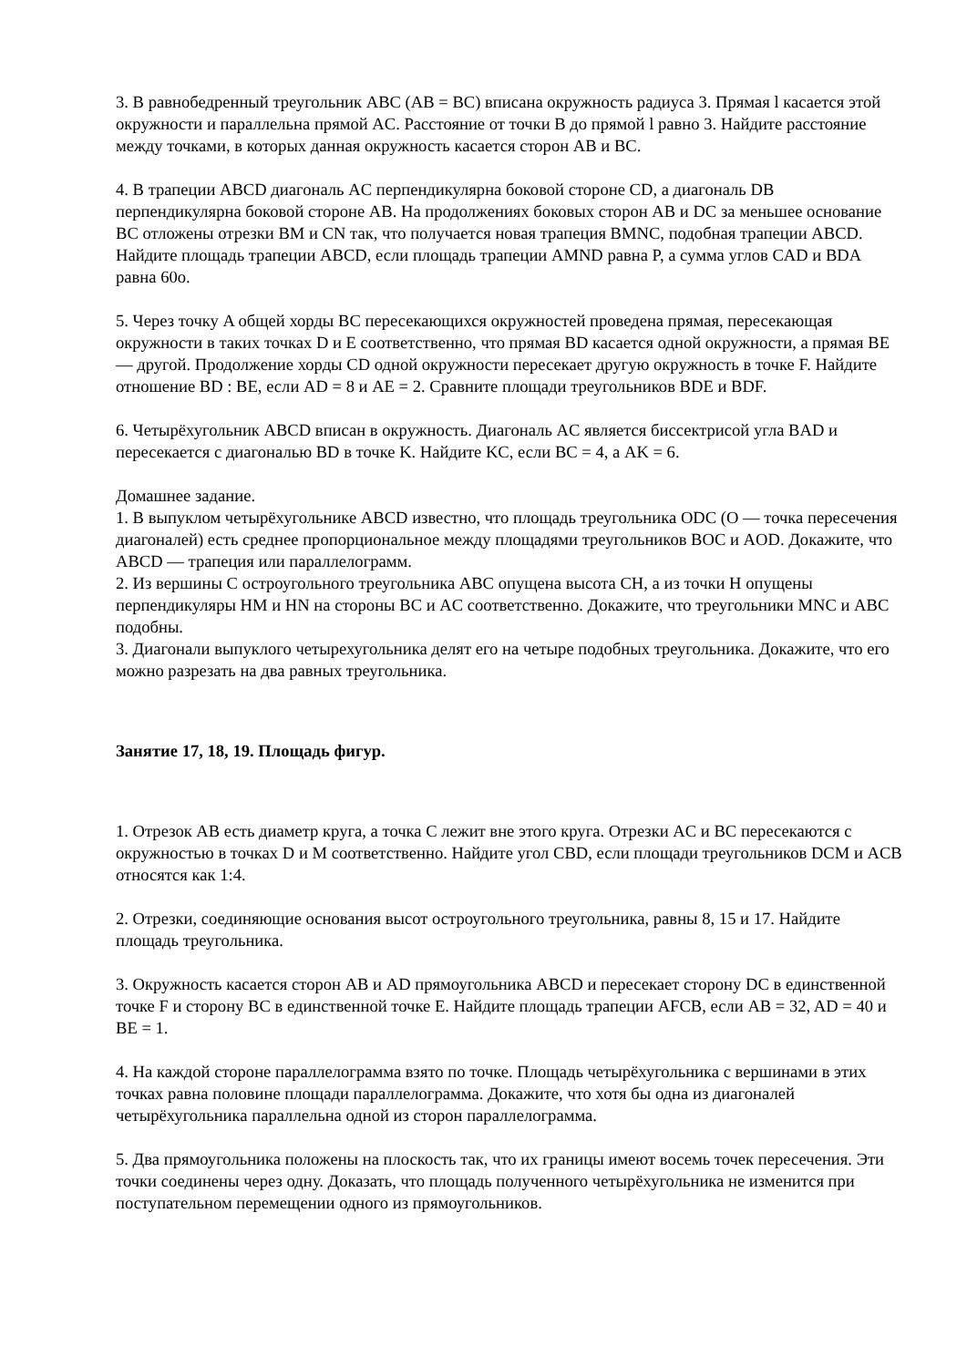3. В равнобедренный треугольник ABC (AB = BC) вписана окружность радиуса 3. Прямая l касается этой окружности и параллельна прямой AC. Расстояние от точки B до прямой l равно 3. Найдите расстояние между точками, в которых данная окружность касается сторон AB и BC.
4. В трапеции ABCD диагональ AC перпендикулярна боковой стороне CD, а диагональ DB перпендикулярна боковой стороне AB. На продолжениях боковых сторон AB и DC за меньшее основание BC отложены отрезки BM и CN так, что получается новая трапеция BMNC, подобная трапеции ABCD. Найдите площадь трапеции ABCD, если площадь трапеции AMND равна P, а сумма углов CAD и BDA равна 60o.
5. Через точку A общей хорды BC пересекающихся окружностей проведена прямая, пересекающая окружности в таких точках D и E соответственно, что прямая BD касается одной окружности, а прямая BE — другой. Продолжение хорды CD одной окружности пересекает другую окружность в точке F. Найдите отношение BD : BE, если AD = 8 и AE = 2. Сравните площади треугольников BDE и BDF.
6. Четырёхугольник ABCD вписан в окружность. Диагональ AC является биссектрисой угла BAD и пересекается с диагональю BD в точке K. Найдите KC, если BC = 4, а AK = 6.
Домашнее задание.
1. В выпуклом четырёхугольнике ABCD известно, что площадь треугольника ODC (O — точка пересечения диагоналей) есть среднее пропорциональное между площадями треугольников BOC и AOD. Докажите, что ABCD — трапеция или параллелограмм.
2. Из вершины C остроугольного треугольника ABC опущена высота CH, а из точки H опущены перпендикуляры HM и HN на стороны BC и AC соответственно. Докажите, что треугольники MNC и ABC подобны.
3. Диагонали выпуклого четырехугольника делят его на четыре подобных треугольника. Докажите, что его можно разрезать на два равных треугольника.
Занятие 17, 18, 19. Площадь фигур.
1. Отрезок AB есть диаметр круга, а точка C лежит вне этого круга. Отрезки AC и BC пересекаются с окружностью в точках D и M соответственно. Найдите угол CBD, если площади треугольников DCM и ACB относятся как 1:4.
2. Отрезки, соединяющие основания высот остроугольного треугольника, равны 8, 15 и 17. Найдите площадь треугольника.
3. Окружность касается сторон AB и AD прямоугольника ABCD и пересекает сторону DC в единственной точке F и сторону BC в единственной точке E. Найдите площадь трапеции AFCB, если AB = 32, AD = 40 и BE = 1.
4. На каждой стороне параллелограмма взято по точке. Площадь четырёхугольника с вершинами в этих точках равна половине площади параллелограмма. Докажите, что хотя бы одна из диагоналей четырёхугольника параллельна одной из сторон параллелограмма.
5. Два прямоугольника положены на плоскость так, что их границы имеют восемь точек пересечения. Эти точки соединены через одну. Доказать, что площадь полученного четырёхугольника не изменится при поступательном перемещении одного из прямоугольников.